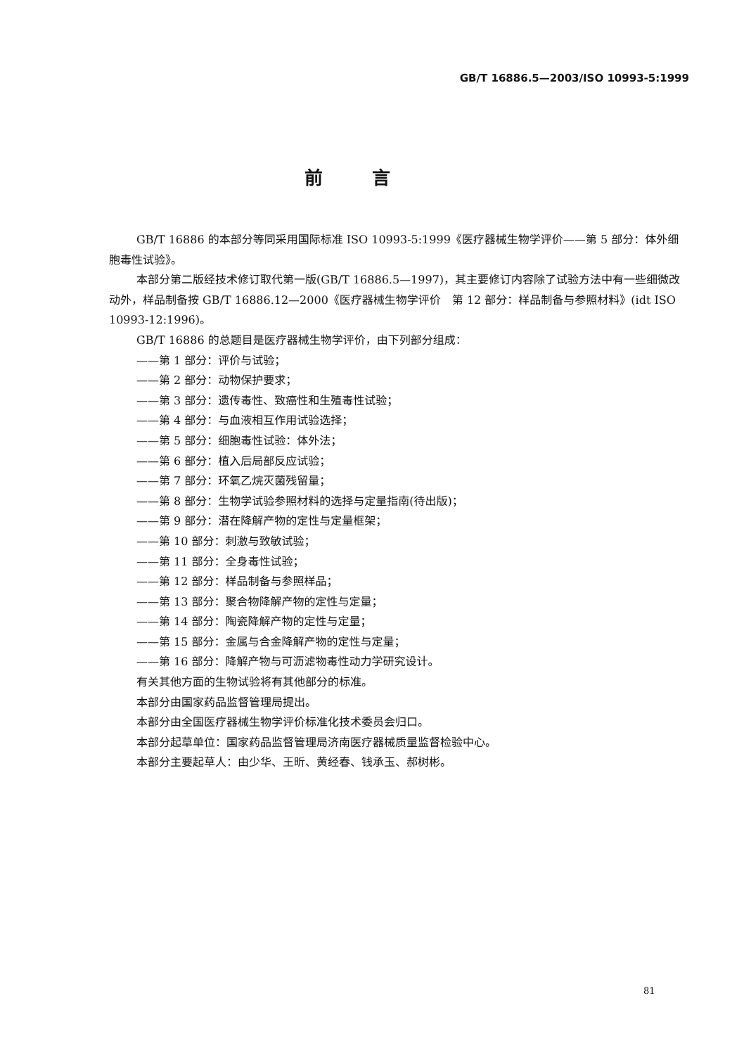GB/T 16886.5—2003/ISO 10993-5:1999
前言
GB/T 16886 的本部分等同采用国际标准 ISO 10993-5:1999《医疗器械生物学评价——第 5 部分：体外细胞毒性试验》。
本部分第二版经技术修订取代第一版(GB/T 16886.5—1997)，其主要修订内容除了试验方法中有一些细微改动外，样品制备按 GB/T 16886.12—2000《医疗器械生物学评价　第 12 部分：样品制备与参照材料》(idt ISO 10993-12:1996)。
GB/T 16886 的总题目是医疗器械生物学评价，由下列部分组成：
——第 1 部分：评价与试验；
——第 2 部分：动物保护要求；
——第 3 部分：遗传毒性、致癌性和生殖毒性试验；
——第 4 部分：与血液相互作用试验选择；
——第 5 部分：细胞毒性试验：体外法；
——第 6 部分：植入后局部反应试验；
——第 7 部分：环氧乙烷灭菌残留量；
——第 8 部分：生物学试验参照材料的选择与定量指南(待出版)；
——第 9 部分：潜在降解产物的定性与定量框架；
——第 10 部分：刺激与致敏试验；
——第 11 部分：全身毒性试验；
——第 12 部分：样品制备与参照样品；
——第 13 部分：聚合物降解产物的定性与定量；
——第 14 部分：陶瓷降解产物的定性与定量；
——第 15 部分：金属与合金降解产物的定性与定量；
——第 16 部分：降解产物与可沥滤物毒性动力学研究设计。
有关其他方面的生物试验将有其他部分的标准。
本部分由国家药品监督管理局提出。
本部分由全国医疗器械生物学评价标准化技术委员会归口。
本部分起草单位：国家药品监督管理局济南医疗器械质量监督检验中心。
本部分主要起草人：由少华、王昕、黄经春、钱承玉、郝树彬。
81